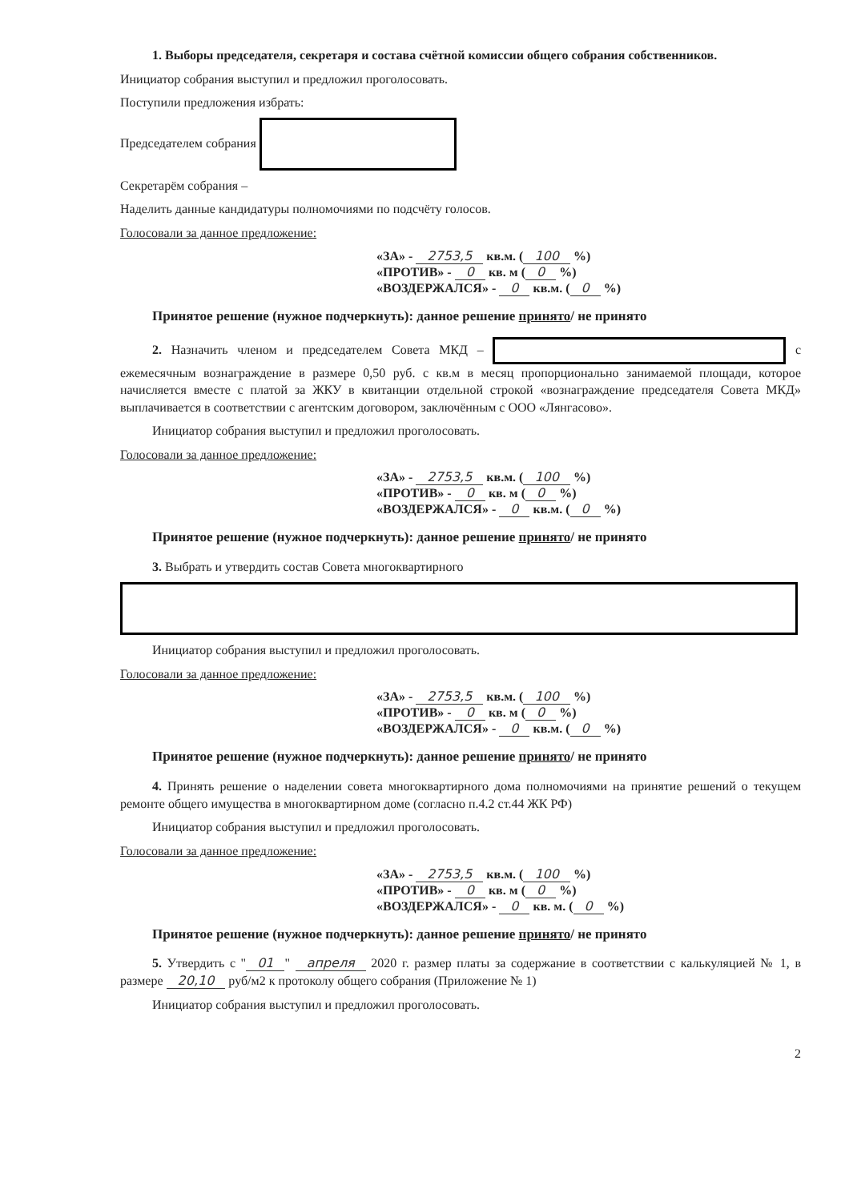1. Выборы председателя, секретаря и состава счётной комиссии общего собрания собственников.
Инициатор собрания выступил и предложил проголосовать.
Поступили предложения избрать:
Председателем собрания
Секретарём собрания –
Наделить данные кандидатуры полномочиями по подсчёту голосов.
Голосовали за данное предложение:
«ЗА» - 2753,5 кв.м. (100 %)
«ПРОТИВ» - 0 кв. м (0 %)
«ВОЗДЕРЖАЛСЯ» - 0 кв.м. (0 %)
Принятое решение (нужное подчеркнуть): данное решение принято/ не принято
2. Назначить членом и председателем Совета МКД – с ежемесячным вознаграждение в размере 0,50 руб. с кв.м в месяц пропорционально занимаемой площади, которое начисляется вместе с платой за ЖКУ в квитанции отдельной строкой «вознаграждение председателя Совета МКД» выплачивается в соответствии с агентским договором, заключённым с ООО «Лянгасово».
Инициатор собрания выступил и предложил проголосовать.
Голосовали за данное предложение:
«ЗА» - 2753,5 кв.м. (100 %)
«ПРОТИВ» - 0 кв. м (0 %)
«ВОЗДЕРЖАЛСЯ» - 0 кв.м. (0 %)
Принятое решение (нужное подчеркнуть): данное решение принято/ не принято
3. Выбрать и утвердить состав Совета многоквартирного
Инициатор собрания выступил и предложил проголосовать.
Голосовали за данное предложение:
«ЗА» - 2753,5 кв.м. (100 %)
«ПРОТИВ» - 0 кв. м (0 %)
«ВОЗДЕРЖАЛСЯ» - 0 кв.м. (0 %)
Принятое решение (нужное подчеркнуть): данное решение принято/ не принято
4. Принять решение о наделении совета многоквартирного дома полномочиями на принятие решений о текущем ремонте общего имущества в многоквартирном доме (согласно п.4.2 ст.44 ЖК РФ)
Инициатор собрания выступил и предложил проголосовать.
Голосовали за данное предложение:
«ЗА» - 2753,5 кв.м. (100 %)
«ПРОТИВ» - 0 кв. м (0 %)
«ВОЗДЕРЖАЛСЯ» - 0 кв. м. (0 %)
Принятое решение (нужное подчеркнуть): данное решение принято/ не принято
5. Утвердить с " 01 " апреля 2020 г. размер платы за содержание в соответствии с калькуляцией № 1, в размере 20,10 руб/м2 к протоколу общего собрания (Приложение № 1)
Инициатор собрания выступил и предложил проголосовать.
2